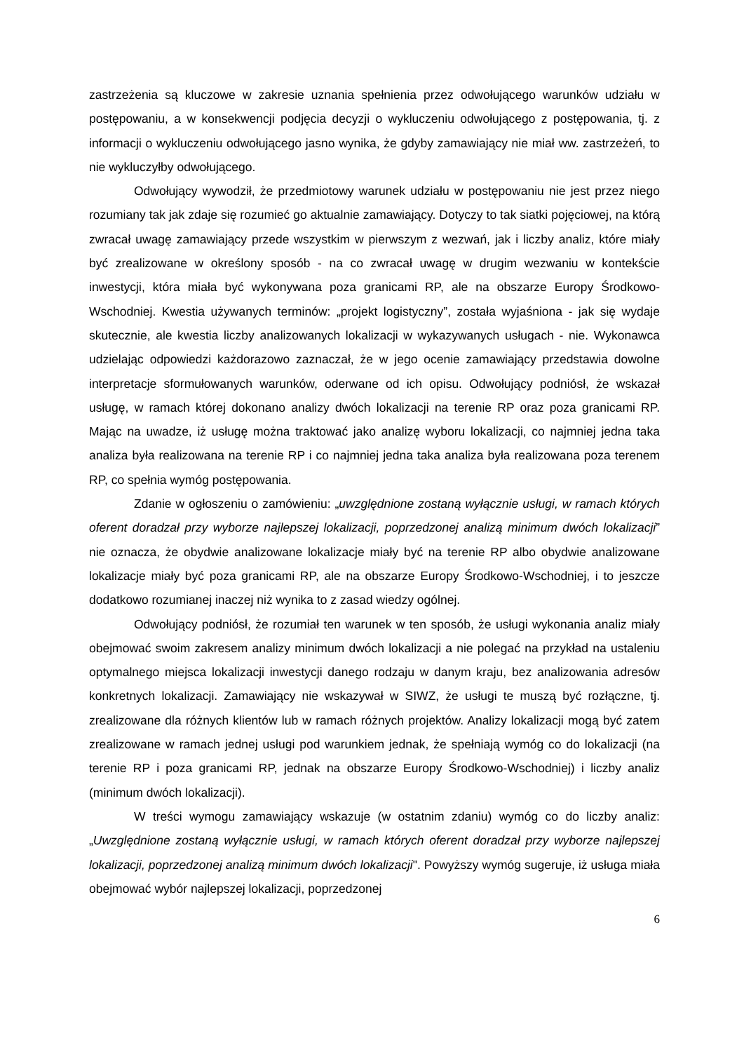zastrzeżenia są kluczowe w zakresie uznania spełnienia przez odwołującego warunków udziału w postępowaniu, a w konsekwencji podjęcia decyzji o wykluczeniu odwołującego z postępowania, tj. z informacji o wykluczeniu odwołującego jasno wynika, że gdyby zamawiający nie miał ww. zastrzeżeń, to nie wykluczyłby odwołującego.
Odwołujący wywodził, że przedmiotowy warunek udziału w postępowaniu nie jest przez niego rozumiany tak jak zdaje się rozumieć go aktualnie zamawiający. Dotyczy to tak siatki pojęciowej, na którą zwracał uwagę zamawiający przede wszystkim w pierwszym z wezwań, jak i liczby analiz, które miały być zrealizowane w określony sposób - na co zwracał uwagę w drugim wezwaniu w kontekście inwestycji, która miała być wykonywana poza granicami RP, ale na obszarze Europy Środkowo-Wschodniej. Kwestia używanych terminów: „projekt logistyczny”, została wyjaśniona - jak się wydaje skutecznie, ale kwestia liczby analizowanych lokalizacji w wykazywanych usługach - nie. Wykonawca udzielając odpowiedzi każdorazowo zaznaczał, że w jego ocenie zamawiający przedstawia dowolne interpretacje sformułowanych warunków, oderwane od ich opisu. Odwołujący podniósł, że wskazał usługę, w ramach której dokonano analizy dwóch lokalizacji na terenie RP oraz poza granicami RP. Mając na uwadze, iż usługę można traktować jako analizę wyboru lokalizacji, co najmniej jedna taka analiza była realizowana na terenie RP i co najmniej jedna taka analiza była realizowana poza terenem RP, co spełnia wymóg postępowania.
Zdanie w ogłoszeniu o zamówieniu: „uwzględnione zostaną wyłącznie usługi, w ramach których oferent doradzał przy wyborze najlepszej lokalizacji, poprzedzonej analizą minimum dwóch lokalizacji” nie oznacza, że obydwie analizowane lokalizacje miały być na terenie RP albo obydwie analizowane lokalizacje miały być poza granicami RP, ale na obszarze Europy Środkowo-Wschodniej, i to jeszcze dodatkowo rozumianej inaczej niż wynika to z zasad wiedzy ogólnej.
Odwołujący podniósł, że rozumiał ten warunek w ten sposób, że usługi wykonania analiz miały obejmować swoim zakresem analizy minimum dwóch lokalizacji a nie polegać na przykład na ustaleniu optymalnego miejsca lokalizacji inwestycji danego rodzaju w danym kraju, bez analizowania adresów konkretnych lokalizacji. Zamawiający nie wskazywał w SIWZ, że usługi te muszą być rozłączne, tj. zrealizowane dla różnych klientów lub w ramach różnych projektów. Analizy lokalizacji mogą być zatem zrealizowane w ramach jednej usługi pod warunkiem jednak, że spełniają wymóg co do lokalizacji (na terenie RP i poza granicami RP, jednak na obszarze Europy Środkowo-Wschodniej) i liczby analiz (minimum dwóch lokalizacji).
W treści wymogu zamawiający wskazuje (w ostatnim zdaniu) wymóg co do liczby analiz: „Uwzględnione zostaną wyłącznie usługi, w ramach których oferent doradzał przy wyborze najlepszej lokalizacji, poprzedzonej analizą minimum dwóch lokalizacji". Powyższy wymóg sugeruje, iż usługa miała obejmować wybór najlepszej lokalizacji, poprzedzonej
6